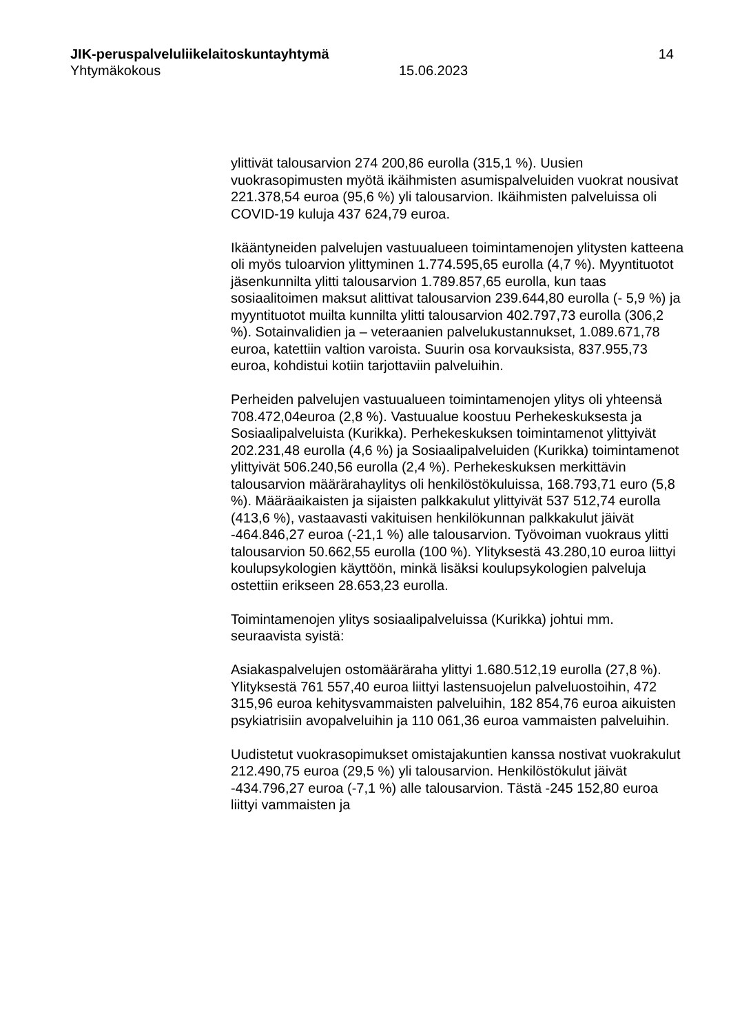JIK-peruspalveluliikelaitoskuntayhtymä 14
Yhtymäkokous 15.06.2023
ylittivät talousarvion 274 200,86 eurolla (315,1 %). Uusien vuokrasopimusten myötä ikäihmisten asumispalveluiden vuokrat nousivat 221.378,54 euroa (95,6 %) yli talousarvion. Ikäihmisten palveluissa oli COVID-19 kuluja 437 624,79 euroa.
Ikääntyneiden palvelujen vastuualueen toimintamenojen ylitysten katteena oli myös tuloarvion ylittyminen 1.774.595,65 eurolla (4,7 %). Myyntituotot jäsenkunnilta ylitti talousarvion 1.789.857,65 eurolla, kun taas sosiaalitoimen maksut alittivat talousarvion 239.644,80 eurolla (- 5,9 %) ja myyntituotot muilta kunnilta ylitti talousarvion 402.797,73 eurolla (306,2 %). Sotainvalidien ja – veteraanien palvelukustannukset, 1.089.671,78 euroa, katettiin valtion varoista. Suurin osa korvauksista, 837.955,73 euroa, kohdistui kotiin tarjottaviin palveluihin.
Perheiden palvelujen vastuualueen toimintamenojen ylitys oli yhteensä 708.472,04euroa (2,8 %). Vastuualue koostuu Perhekeskuksesta ja Sosiaalipalveluista (Kurikka). Perhekeskuksen toimintamenot ylittyivät 202.231,48 eurolla (4,6 %) ja Sosiaalipalveluiden (Kurikka) toimintamenot ylittyivät 506.240,56 eurolla (2,4 %). Perhekeskuksen merkittävin talousarvion määrärahaylitys oli henkilöstökuluissa, 168.793,71 euro (5,8 %). Määräaikaisten ja sijaisten palkkakulut ylittyivät 537 512,74 eurolla (413,6 %), vastaavasti vakituisen henkilökunnan palkkakulut jäivät -464.846,27 euroa (-21,1 %) alle talousarvion. Työvoiman vuokraus ylitti talousarvion 50.662,55 eurolla (100 %). Ylityksestä 43.280,10 euroa liittyi koulupsykologien käyttöön, minkä lisäksi koulupsykologien palveluja ostettiin erikseen 28.653,23 eurolla.
Toimintamenojen ylitys sosiaalipalveluissa (Kurikka) johtui mm. seuraavista syistä:
Asiakaspalvelujen ostomääräraha ylittyi 1.680.512,19 eurolla (27,8 %). Ylityksestä 761 557,40 euroa liittyi lastensuojelun palveluostoihin, 472 315,96 euroa kehitysvammaisten palveluihin, 182 854,76 euroa aikuisten psykiatrisiin avopalveluihin ja 110 061,36 euroa vammaisten palveluihin.
Uudistetut vuokrasopimukset omistajakuntien kanssa nostivat vuokrakulut 212.490,75 euroa (29,5 %) yli talousarvion. Henkilöstökulut jäivät -434.796,27 euroa (-7,1 %) alle talousarvion. Tästä -245 152,80 euroa liittyi vammaisten ja